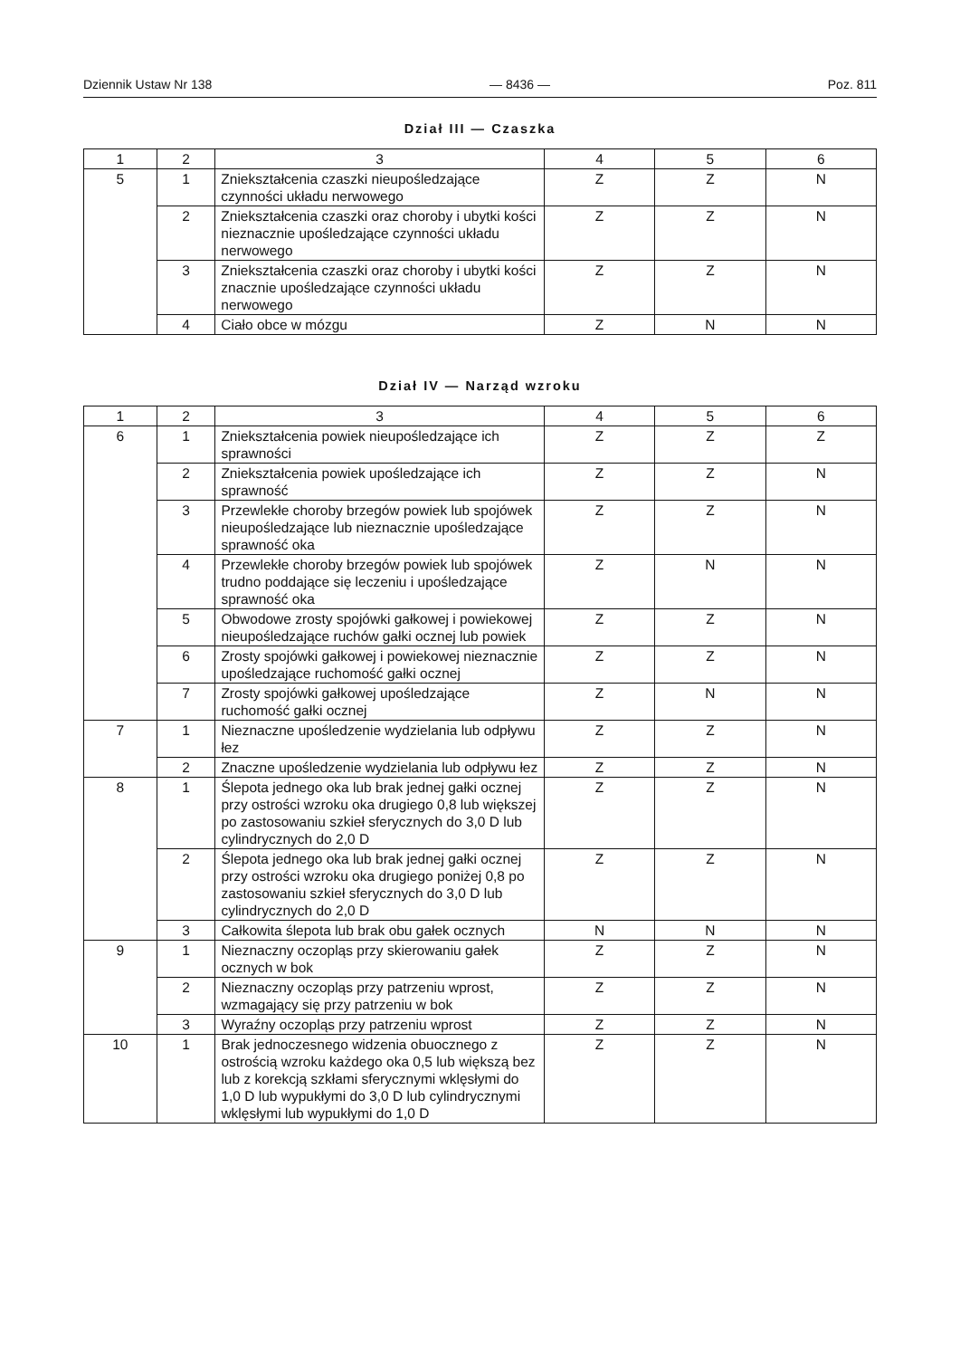Dziennik Ustaw Nr 138 — 8436 — Poz. 811
Dział III — Czaszka
| 1 | 2 | 3 | 4 | 5 | 6 |
| 5 | 1 | Zniekształcenia czaszki nieupośledzające czynności układu nerwowego | Z | Z | N |
| | 2 | Zniekształcenia czaszki oraz choroby i ubytki kości nieznacznie upośledzające czynności układu nerwowego | Z | Z | N |
| | 3 | Zniekształcenia czaszki oraz choroby i ubytki kości znacznie upośledzające czynności układu nerwowego | Z | Z | N |
| | 4 | Ciało obce w mózgu | Z | N | N |
Dział IV — Narząd wzroku
| 1 | 2 | 3 | 4 | 5 | 6 |
| 6 | 1 | Zniekształcenia powiek nieupośledzające ich sprawności | Z | Z | Z |
| | 2 | Zniekształcenia powiek upośledzające ich sprawność | Z | Z | N |
| | 3 | Przewlekłe choroby brzegów powiek lub spojówek nieupośledzające lub nieznacznie upośledzające sprawność oka | Z | Z | N |
| | 4 | Przewlekłe choroby brzegów powiek lub spojówek trudno poddające się leczeniu i upośledzające sprawność oka | Z | N | N |
| | 5 | Obwodowe zrosty spojówki gałkowej i powiekowej nieupośledzające ruchów gałki ocznej lub powiek | Z | Z | N |
| | 6 | Zrosty spojówki gałkowej i powiekowej nieznacznie upośledzające ruchomość gałki ocznej | Z | Z | N |
| | 7 | Zrosty spojówki gałkowej upośledzające ruchomość gałki ocznej | Z | N | N |
| 7 | 1 | Nieznaczne upośledzenie wydzielania lub odpływu łez | Z | Z | N |
| | 2 | Znaczne upośledzenie wydzielania lub odpływu łez | Z | Z | N |
| 8 | 1 | Ślepota jednego oka lub brak jednej gałki ocznej przy ostrości wzroku oka drugiego 0,8 lub większej po zastosowaniu szkieł sferycznych do 3,0 D lub cylindrycznych do 2,0 D | Z | Z | N |
| | 2 | Ślepota jednego oka lub brak jednej gałki ocznej przy ostrości wzroku oka drugiego poniżej 0,8 po zastosowaniu szkieł sferycznych do 3,0 D lub cylindrycznych do 2,0 D | Z | Z | N |
| | 3 | Całkowita ślepota lub brak obu gałek ocznych | N | N | N |
| 9 | 1 | Nieznaczny oczopląs przy skierowaniu gałek ocznych w bok | Z | Z | N |
| | 2 | Nieznaczny oczopląs przy patrzeniu wprost, wzmagający się przy patrzeniu w bok | Z | Z | N |
| | 3 | Wyraźny oczopląs przy patrzeniu wprost | Z | Z | N |
| 10 | 1 | Brak jednoczesnego widzenia obuocznego z ostrością wzroku każdego oka 0,5 lub większą bez lub z korekcją szkłami sferycznymi wklęsłymi do 1,0 D lub wypukłymi do 3,0 D lub cylindrycznymi wklęsłymi lub wypukłymi do 1,0 D | Z | Z | N |